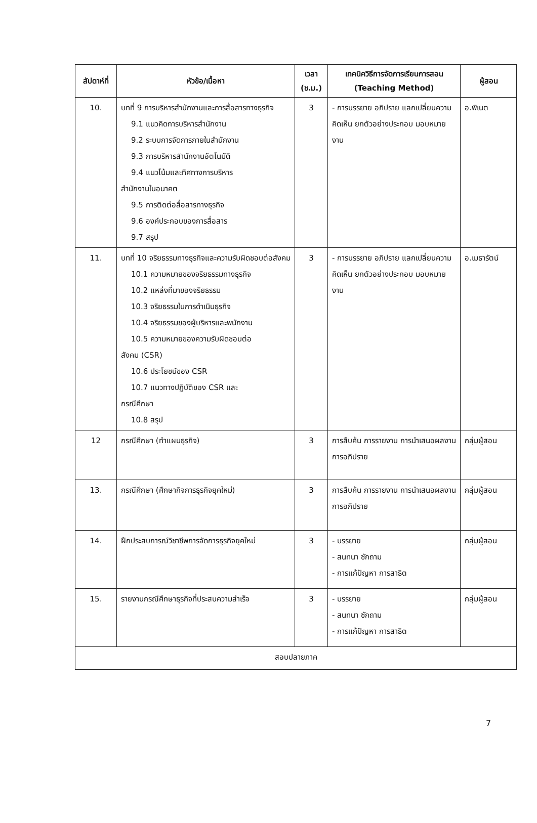| สัปดาห์ที่ | หัวข้อ/เนื้อหา | เวลา (ช.ม.) | เทคนิควิธีการจัดการเรียนการสอน (Teaching Method) | ผู้สอน |
| --- | --- | --- | --- | --- |
| 10. | บทที่ 9 การบริหารสำนักงานและการสื่อสารทางธุรกิจ 9.1 แนวคิดการบริหารสำนักงาน 9.2 ระบบการจัดการภายในสำนักงาน 9.3 การบริหารสำนักงานอัตโนมัติ 9.4 แนวโน้มและทิศทางการบริหาร สำนักงานในอนาคต 9.5 การติดต่อสื่อสารทางธุรกิจ 9.6 องค์ประกอบของการสื่อสาร 9.7 สรุป | 3 | - การบรรยาย อภิปราย แลกเปลี่ยนความคิดเห็น ยกตัวอย่างประกอบ มอบหมายงาน | อ.พิเนต |
| 11. | บทที่ 10 จริยธรรมทางธุรกิจและความรับผิดชอบต่อสังคม 10.1 ความหมายของจริยธรรมทางธุรกิจ 10.2 แหล่งที่มาของจริยธรรม 10.3 จริยธรรมในการดำเนินธุรกิจ 10.4 จริยธรรมของผู้บริหารและพนักงาน 10.5 ความหมายของความรับผิดชอบต่อ สังคม (CSR) 10.6 ประโยชน์ของ CSR 10.7 แนวทางปฏิบัติของ CSR และ กรณีศึกษา 10.8 สรุป | 3 | - การบรรยาย อภิปราย แลกเปลี่ยนความคิดเห็น ยกตัวอย่างประกอบ มอบหมายงาน | อ.เมธารัตน์ |
| 12 | กรณีศึกษา (ทำแผนธุรกิจ) | 3 | การสืบค้น การรายงาน การนำเสนอผลงาน การอภิปราย | กลุ่มผู้สอน |
| 13. | กรณีศึกษา (ศึกษากิจการธุรกิจยุคใหม่) | 3 | การสืบค้น การรายงาน การนำเสนอผลงาน การอภิปราย | กลุ่มผู้สอน |
| 14. | ฝึกประสบการณ์วิชาชีพการจัดการธุรกิจยุคใหม่ | 3 | - บรรยาย - สนทนา ซักถาม - การแก้ปัญหา การสาธิต | กลุ่มผู้สอน |
| 15. | รายงานกรณีศึกษาธุรกิจที่ประสบความสำเร็จ | 3 | - บรรยาย - สนทนา ซักถาม - การแก้ปัญหา การสาธิต | กลุ่มผู้สอน |
| สอบปลายภาค | | | | |
7